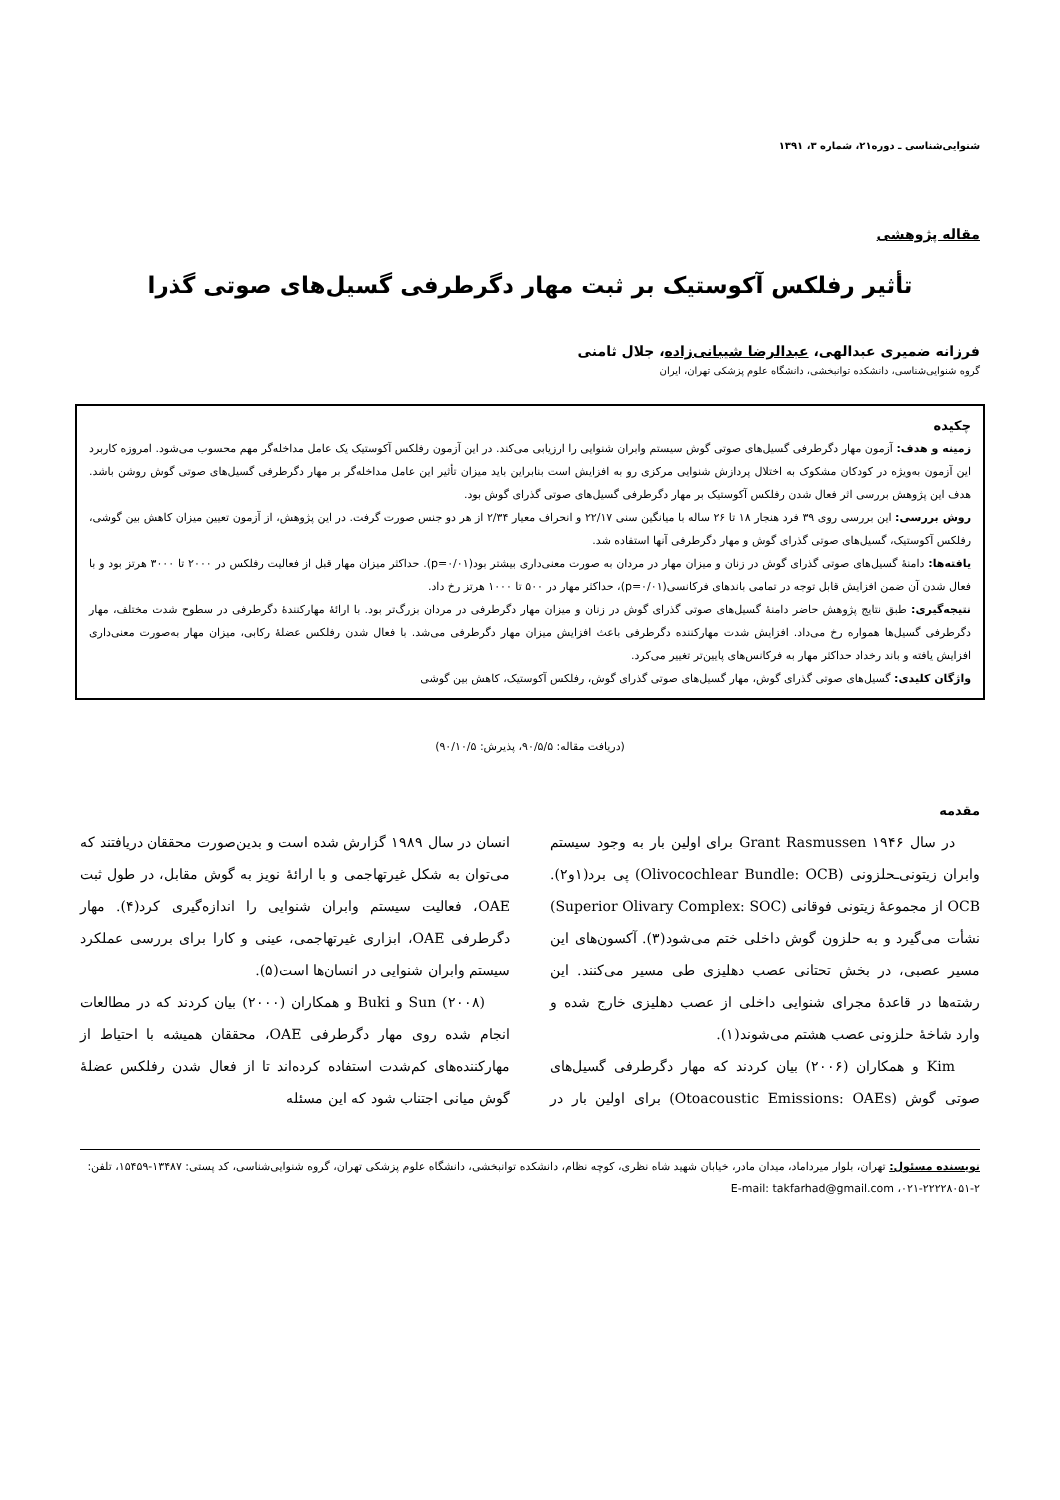شنوایی‌شناسی ـ دوره۲۱، شماره ۳، ۱۳۹۱
مقاله پژوهشی
تأثیر رفلکس آکوستیک بر ثبت مهار دگرطرفی گسیل‌های صوتی گذرا
فرزانه ضمیری عبدالهی، عبدالرضا شیبانی‌زاده، جلال ثامنی
گروه شنوایی‌شناسی، دانشکده توانبخشی، دانشگاه علوم پزشکی تهران، ایران
چکیده
زمینه و هدف: آزمون مهار دگرطرفی گسیل‌های صوتی گوش سیستم وابران شنوایی را ارزیابی می‌کند. در این آزمون رفلکس آکوستیک یک عامل مداخله‌گر مهم محسوب می‌شود. امروزه کاربرد این آزمون به‌ویژه در کودکان مشکوک به اختلال پردازش شنوایی مرکزی رو به افزایش است بنابراین باید میزان تأثیر این عامل مداخله‌گر بر مهار دگرطرفی گسیل‌های صوتی گوش روشن باشد. هدف این پژوهش بررسی اثر فعال شدن رفلکس آکوستیک بر مهار دگرطرفی گسیل‌های صوتی گذرای گوش بود.
روش بررسی: این بررسی روی ۳۹ فرد هنجار ۱۸ تا ۲۶ ساله با میانگین سنی ۲۲/۱۷ و انحراف معیار ۲/۳۴ از هر دو جنس صورت گرفت. در این پژوهش، از آزمون تعیین میزان کاهش بین گوشی، رفلکس آکوستیک، گسیل‌های صوتی گذرای گوش و مهار دگرطرفی آنها استفاده شد.
یافته‌ها: دامنۀ گسیل‌های صوتی گذرای گوش در زنان و میزان مهار در مردان به صورت معنی‌داری بیشتر بود(p=۰/۰۱). حداکثر میزان مهار قبل از فعالیت رفلکس در ۲۰۰۰ تا ۳۰۰۰ هرتز بود و با فعال شدن آن ضمن افزایش قابل توجه در تمامی باندهای فرکانسی(p=۰/۰۱)، حداکثر مهار در ۵۰۰ تا ۱۰۰۰ هرتز رخ داد.
نتیجه‌گیری: طبق نتایج پژوهش حاضر دامنۀ گسیل‌های صوتی گذرای گوش در زنان و میزان مهار دگرطرفی در مردان بزرگ‌تر بود. با ارائۀ مهارکنندۀ دگرطرفی در سطوح شدت مختلف، مهار دگرطرفی گسیل‌ها همواره رخ می‌داد. افزایش شدت مهارکننده دگرطرفی باعث افزایش میزان مهار دگرطرفی می‌شد. با فعال شدن رفلکس عضلۀ رکابی، میزان مهار به‌صورت معنی‌داری افزایش یافته و باند رخداد حداکثر مهار به فرکانس‌های پایین‌تر تغییر می‌کرد.
واژگان کلیدی: گسیل‌های صوتی گذرای گوش، مهار گسیل‌های صوتی گذرای گوش، رفلکس آکوستیک، کاهش بین گوشی
(دریافت مقاله: ۹۰/۵/۵، پذیرش: ۹۰/۱۰/۵)
مقدمه
در سال ۱۹۴۶ Grant Rasmussen برای اولین بار به وجود سیستم وابران زیتونی‌ـحلزونی (Olivocochlear Bundle: OCB) پی برد(۱و۲). OCB از مجموعۀ زیتونی فوقانی (Superior Olivary Complex: SOC) نشأت می‌گیرد و به حلزون گوش داخلی ختم می‌شود(۳). آکسون‌های این مسیر عصبی، در بخش تحتانی عصب دهلیزی طی مسیر می‌کنند. این رشته‌ها در قاعدۀ مجرای شنوایی داخلی از عصب دهلیزی خارج شده و وارد شاخۀ حلزونی عصب هشتم می‌شوند(۱).
Kim و همکاران (۲۰۰۶) بیان کردند که مهار دگرطرفی گسیل‌های صوتی گوش (Otoacoustic Emissions: OAEs) برای اولین بار در انسان در سال ۱۹۸۹ گزارش شده است و بدین‌صورت محققان دریافتند که می‌توان به شکل غیرتهاجمی و با ارائۀ نویز به گوش مقابل، در طول ثبت OAE، فعالیت سیستم وابران شنوایی را اندازه‌گیری کرد(۴). مهار دگرطرفی OAE، ابزاری غیرتهاجمی، عینی و کارا برای بررسی عملکرد سیستم وابران شنوایی در انسان‌ها است(۵).
Sun (۲۰۰۸) و Buki و همکاران (۲۰۰۰) بیان کردند که در مطالعات انجام شده روی مهار دگرطرفی OAE، محققان همیشه با احتیاط از مهارکننده‌های کم‌شدت استفاده کرده‌اند تا از فعال شدن رفلکس عضلۀ گوش میانی اجتناب شود که این مسئله
نویسنده مسئول: تهران، بلوار میرداماد، میدان مادر، خیابان شهید شاه نظری، کوچه نظام، دانشکده توانبخشی، دانشگاه علوم پزشکی تهران، گروه شنوایی‌شناسی، کد پستی: ۱۳۴۸۷-۱۵۴۵۹، تلفن: ۲-۲۲۲۲۸۰۵۱-۰۲۱، E-mail: takfarhad@gmail.com